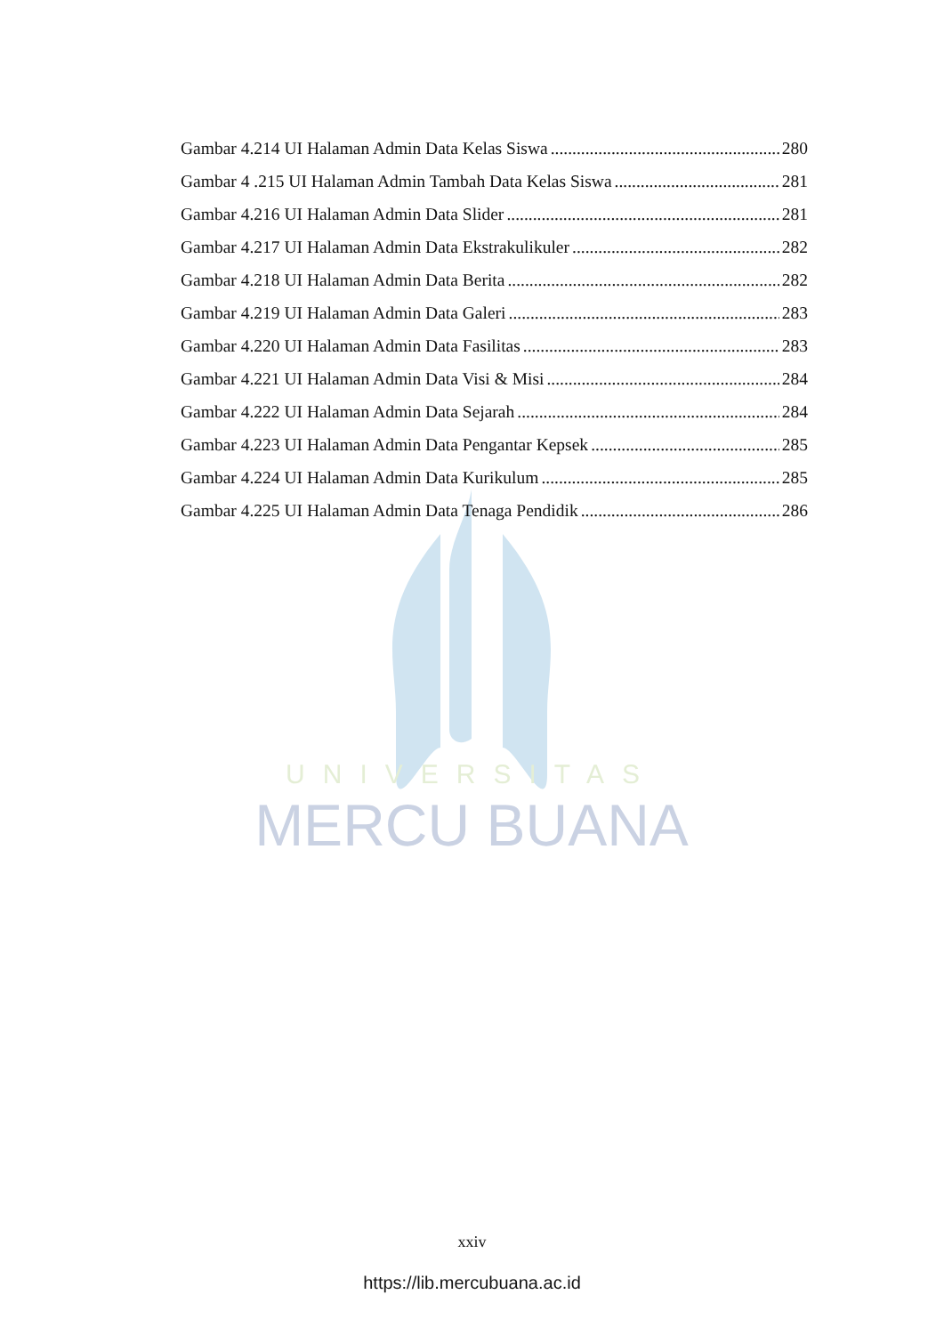UNIVERSITAS
MERCU BUANA
Gambar 4.214 UI Halaman Admin Data Kelas Siswa 280
Gambar 4 .215 UI Halaman Admin Tambah Data Kelas Siswa 281
Gambar 4.216 UI Halaman Admin Data Slider 281
Gambar 4.217 UI Halaman Admin Data Ekstrakulikuler 282
Gambar 4.218 UI Halaman Admin Data Berita 282
Gambar 4.219 UI Halaman Admin Data Galeri 283
Gambar 4.220 UI Halaman Admin Data Fasilitas 283
Gambar 4.221 UI Halaman Admin Data Visi & Misi 284
Gambar 4.222 UI Halaman Admin Data Sejarah 284
Gambar 4.223 UI Halaman Admin Data Pengantar Kepsek 285
Gambar 4.224 UI Halaman Admin Data Kurikulum 285
Gambar 4.225 UI Halaman Admin Data Tenaga Pendidik 286
xxiv
https://lib.mercubuana.ac.id